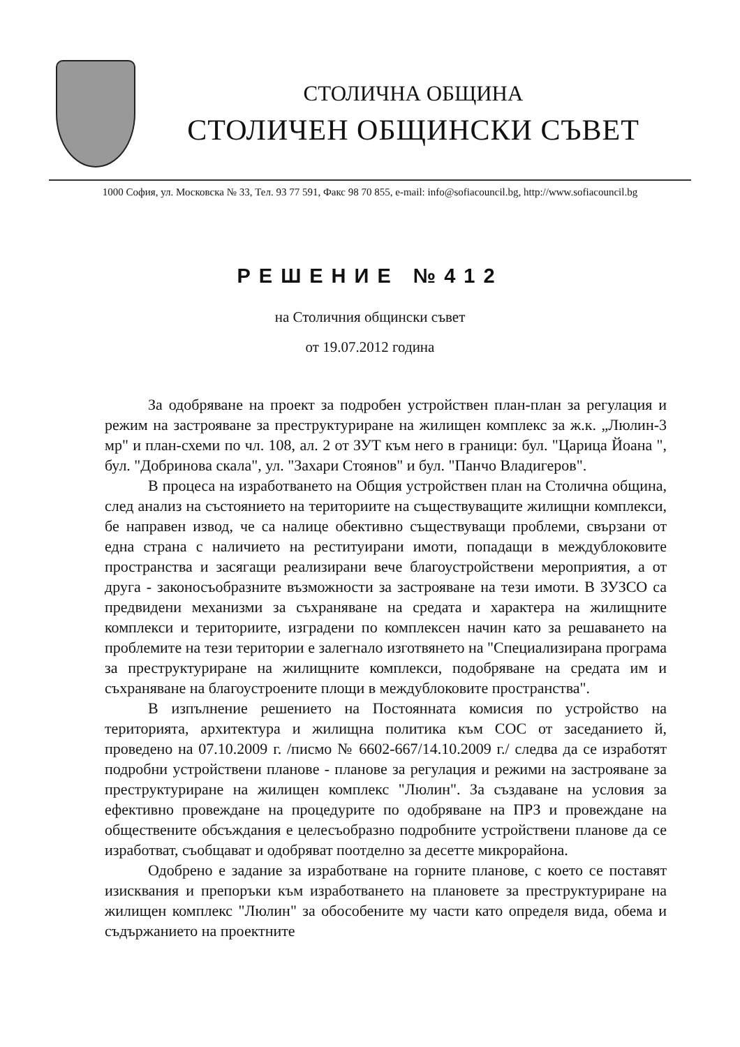СТОЛИЧНА ОБЩИНА
СТОЛИЧЕН ОБЩИНСКИ СЪВЕТ
1000 София, ул. Московска № 33, Тел. 93 77 591, Факс 98 70 855, e-mail: info@sofiacouncil.bg, http://www.sofiacouncil.bg
РЕШЕНИЕ №412
на Столичния общински съвет
от 19.07.2012 година
За одобряване на проект за подробен устройствен план-план за регулация и режим на застрояване за преструктуриране на жилищен комплекс за ж.к. „Люлин-3 мр" и план-схеми по чл. 108, ал. 2 от ЗУТ към него в граници: бул. "Царица Йоана ", бул. "Добринова скала", ул. "Захари Стоянов" и бул. "Панчо Владигеров".
В процеса на изработването на Общия устройствен план на Столична община, след анализ на състоянието на териториите на съществуващите жилищни комплекси, бе направен извод, че са налице обективно съществуващи проблеми, свързани от една страна с наличието на реституирани имоти, попадащи в междублоковите пространства и засягащи реализирани вече благоустройствени мероприятия, а от друга - законосъобразните възможности за застрояване на тези имоти. В ЗУЗСО са предвидени механизми за съхраняване на средата и характера на жилищните комплекси и териториите, изградени по комплексен начин като за решаването на проблемите на тези територии е залегнало изготвянето на "Специализирана програма за преструктуриране на жилищните комплекси, подобряване на средата им и съхраняване на благоустроените площи в междублоковите пространства".
В изпълнение решението на Постоянната комисия по устройство на територията, архитектура и жилищна политика към СОС от заседанието й, проведено на 07.10.2009 г. /писмо № 6602-667/14.10.2009 г./ следва да се изработят подробни устройствени планове - планове за регулация и режими на застрояване за преструктуриране на жилищен комплекс "Люлин". За създаване на условия за ефективно провеждане на процедурите по одобряване на ПРЗ и провеждане на обществените обсъждания е целесъобразно подробните устройствени планове да се изработват, съобщават и одобряват поотделно за десетте микрорайона.
Одобрено е задание за изработване на горните планове, с което се поставят изисквания и препоръки към изработването на плановете за преструктуриране на жилищен комплекс "Люлин" за обособените му части като определя вида, обема и съдържанието на проектните